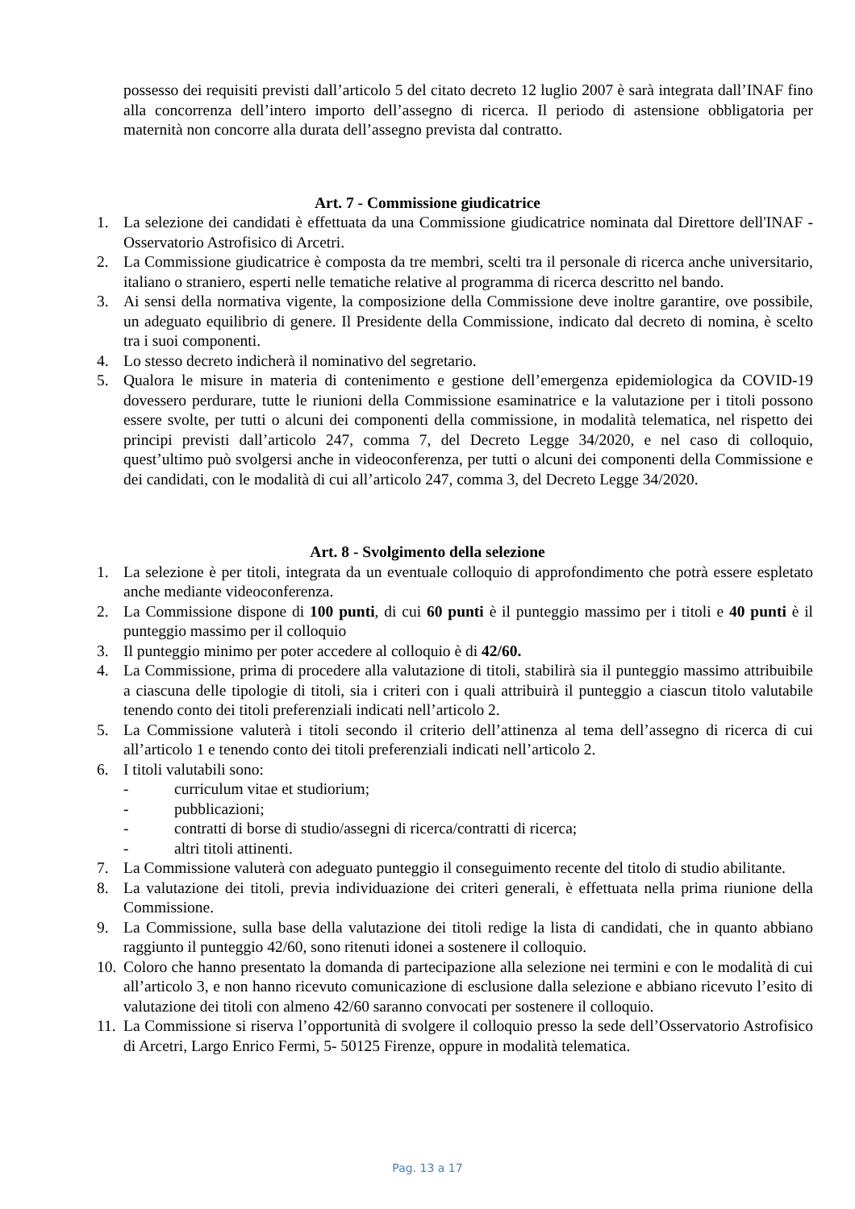possesso dei requisiti previsti dall’articolo 5 del citato decreto 12 luglio 2007 è sarà integrata dall’INAF fino alla concorrenza dell’intero importo dell’assegno di ricerca. Il periodo di astensione obbligatoria per maternità non concorre alla durata dell’assegno prevista dal contratto.
Art. 7 - Commissione giudicatrice
1. La selezione dei candidati è effettuata da una Commissione giudicatrice nominata dal Direttore dell'INAF - Osservatorio Astrofisico di Arcetri.
2. La Commissione giudicatrice è composta da tre membri, scelti tra il personale di ricerca anche universitario, italiano o straniero, esperti nelle tematiche relative al programma di ricerca descritto nel bando.
3. Ai sensi della normativa vigente, la composizione della Commissione deve inoltre garantire, ove possibile, un adeguato equilibrio di genere. Il Presidente della Commissione, indicato dal decreto di nomina, è scelto tra i suoi componenti.
4. Lo stesso decreto indicherà il nominativo del segretario.
5. Qualora le misure in materia di contenimento e gestione dell’emergenza epidemiologica da COVID-19 dovessero perdurare, tutte le riunioni della Commissione esaminatrice e la valutazione per i titoli possono essere svolte, per tutti o alcuni dei componenti della commissione, in modalità telematica, nel rispetto dei principi previsti dall’articolo 247, comma 7, del Decreto Legge 34/2020, e nel caso di colloquio, quest’ultimo può svolgersi anche in videoconferenza, per tutti o alcuni dei componenti della Commissione e dei candidati, con le modalità di cui all’articolo 247, comma 3, del Decreto Legge 34/2020.
Art. 8 - Svolgimento della selezione
1. La selezione è per titoli, integrata da un eventuale colloquio di approfondimento che potrà essere espletato anche mediante videoconferenza.
2. La Commissione dispone di 100 punti, di cui 60 punti è il punteggio massimo per i titoli e 40 punti è il punteggio massimo per il colloquio
3. Il punteggio minimo per poter accedere al colloquio è di 42/60.
4. La Commissione, prima di procedere alla valutazione di titoli, stabilirà sia il punteggio massimo attribuibile a ciascuna delle tipologie di titoli, sia i criteri con i quali attribuirà il punteggio a ciascun titolo valutabile tenendo conto dei titoli preferenziali indicati nell’articolo 2.
5. La Commissione valuterà i titoli secondo il criterio dell’attinenza al tema dell’assegno di ricerca di cui all’articolo 1 e tenendo conto dei titoli preferenziali indicati nell’articolo 2.
6. I titoli valutabili sono:
- curriculum vitae et studiorium;
- pubblicazioni;
- contratti di borse di studio/assegni di ricerca/contratti di ricerca;
- altri titoli attinenti.
7. La Commissione valuterà con adeguato punteggio il conseguimento recente del titolo di studio abilitante.
8. La valutazione dei titoli, previa individuazione dei criteri generali, è effettuata nella prima riunione della Commissione.
9. La Commissione, sulla base della valutazione dei titoli redige la lista di candidati, che in quanto abbiano raggiunto il punteggio 42/60, sono ritenuti idonei a sostenere il colloquio.
10. Coloro che hanno presentato la domanda di partecipazione alla selezione nei termini e con le modalità di cui all’articolo 3, e non hanno ricevuto comunicazione di esclusione dalla selezione e abbiano ricevuto l’esito di valutazione dei titoli con almeno 42/60 saranno convocati per sostenere il colloquio.
11. La Commissione si riserva l’opportunità di svolgere il colloquio presso la sede dell’Osservatorio Astrofisico di Arcetri, Largo Enrico Fermi, 5- 50125 Firenze, oppure in modalità telematica.
Pag. 13 a 17